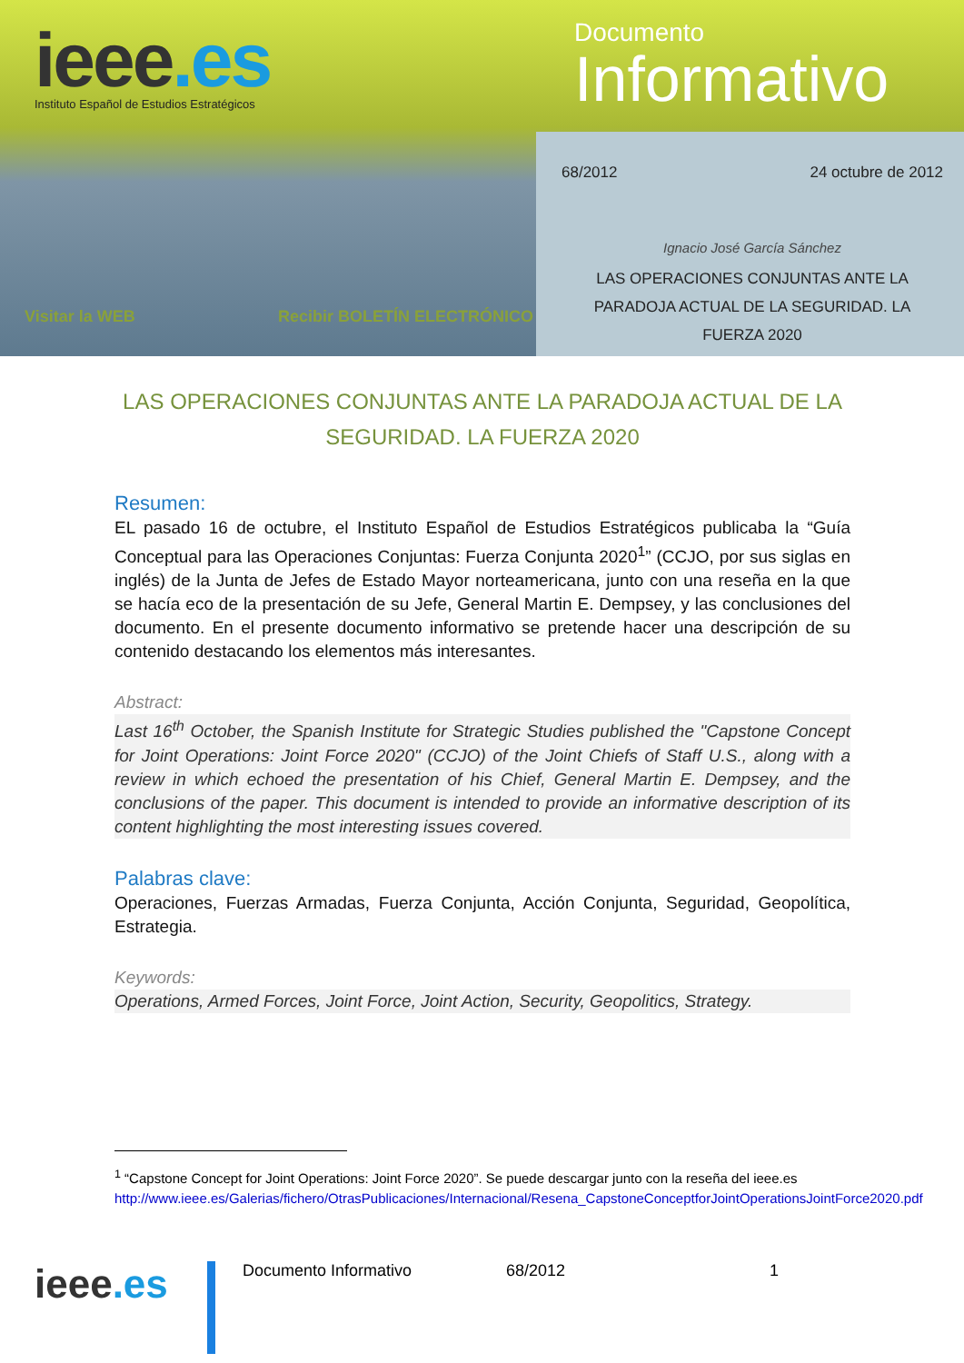ieee.es
Instituto Español de Estudios Estratégicos
Documento
Informativo
68/2012 24 octubre de 2012
Ignacio José García Sánchez
LAS OPERACIONES CONJUNTAS ANTE LA PARADOJA ACTUAL DE LA SEGURIDAD. LA FUERZA 2020
Visitar la WEB Recibir BOLETÍN ELECTRÓNICO
LAS OPERACIONES CONJUNTAS ANTE LA PARADOJA ACTUAL DE LA SEGURIDAD. LA FUERZA 2020
Resumen:
EL pasado 16 de octubre, el Instituto Español de Estudios Estratégicos publicaba la “Guía Conceptual para las Operaciones Conjuntas: Fuerza Conjunta 2020<sup>1</sup>” (CCJO, por sus siglas en inglés) de la Junta de Jefes de Estado Mayor norteamericana, junto con una reseña en la que se hacía eco de la presentación de su Jefe, General Martin E. Dempsey, y las conclusiones del documento. En el presente documento informativo se pretende hacer una descripción de su contenido destacando los elementos más interesantes.
Abstract:
Last 16<sup>th</sup> October, the Spanish Institute for Strategic Studies published the "Capstone Concept for Joint Operations: Joint Force 2020" (CCJO) of the Joint Chiefs of Staff U.S., along with a review in which echoed the presentation of his Chief, General Martin E. Dempsey, and the conclusions of the paper. This document is intended to provide an informative description of its content highlighting the most interesting issues covered.
Palabras clave:
Operaciones, Fuerzas Armadas, Fuerza Conjunta, Acción Conjunta, Seguridad, Geopolítica, Estrategia.
Keywords:
Operations, Armed Forces, Joint Force, Joint Action, Security, Geopolitics, Strategy.
<sup>1</sup> “Capstone Concept for Joint Operations: Joint Force 2020”. Se puede descargar junto con la reseña del ieee.es http://www.ieee.es/Galerias/fichero/OtrasPublicaciones/Internacional/Resena_CapstoneConceptforJointOperationsJointForce2020.pdf
ieee.es
Documento Informativo 68/2012 1